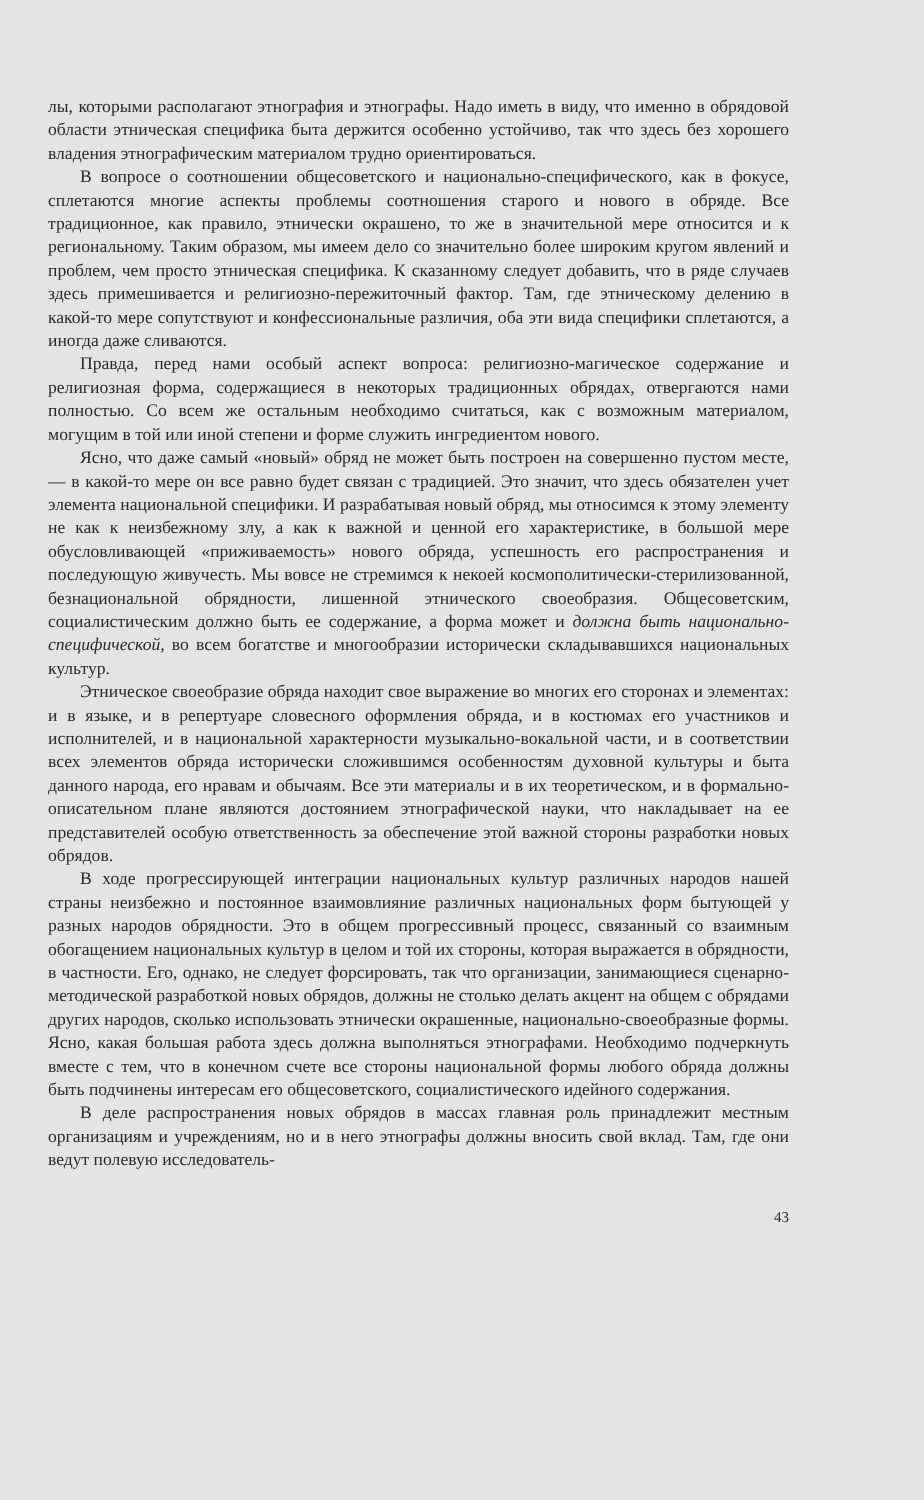лы, которыми располагают этнография и этнографы. Надо иметь в виду, что именно в обрядовой области этническая специфика быта держится особенно устойчиво, так что здесь без хорошего владения этнографическим материалом трудно ориентироваться.
В вопросе о соотношении общесоветского и национально-специфического, как в фокусе, сплетаются многие аспекты проблемы соотношения старого и нового в обряде. Все традиционное, как правило, этнически окрашено, то же в значительной мере относится и к региональному. Таким образом, мы имеем дело со значительно более широким кругом явлений и проблем, чем просто этническая специфика. К сказанному следует добавить, что в ряде случаев здесь примешивается и религиозно-пережиточный фактор. Там, где этническому делению в какой-то мере сопутствуют и конфессиональные различия, оба эти вида специфики сплетаются, а иногда даже сливаются.
Правда, перед нами особый аспект вопроса: религиозно-магическое содержание и религиозная форма, содержащиеся в некоторых традиционных обрядах, отвергаются нами полностью. Со всем же остальным необходимо считаться, как с возможным материалом, могущим в той или иной степени и форме служить ингредиентом нового.
Ясно, что даже самый «новый» обряд не может быть построен на совершенно пустом месте, — в какой-то мере он все равно будет связан с традицией. Это значит, что здесь обязателен учет элемента национальной специфики. И разрабатывая новый обряд, мы относимся к этому элементу не как к неизбежному злу, а как к важной и ценной его характеристике, в большой мере обусловливающей «приживаемость» нового обряда, успешность его распространения и последующую живучесть. Мы вовсе не стремимся к некоей космополитически-стерилизованной, безнациональной обрядности, лишенной этнического своеобразия. Общесоветским, социалистическим должно быть ее содержание, а форма может и должна быть национально-специфической, во всем богатстве и многообразии исторически складывавшихся национальных культур.
Этническое своеобразие обряда находит свое выражение во многих его сторонах и элементах: и в языке, и в репертуаре словесного оформления обряда, и в костюмах его участников и исполнителей, и в национальной характерности музыкально-вокальной части, и в соответствии всех элементов обряда исторически сложившимся особенностям духовной культуры и быта данного народа, его нравам и обычаям. Все эти материалы и в их теоретическом, и в формально-описательном плане являются достоянием этнографической науки, что накладывает на ее представителей особую ответственность за обеспечение этой важной стороны разработки новых обрядов.
В ходе прогрессирующей интеграции национальных культур различных народов нашей страны неизбежно и постоянное взаимовлияние различных национальных форм бытующей у разных народов обрядности. Это в общем прогрессивный процесс, связанный со взаимным обогащением национальных культур в целом и той их стороны, которая выражается в обрядности, в частности. Его, однако, не следует форсировать, так что организации, занимающиеся сценарно-методической разработкой новых обрядов, должны не столько делать акцент на общем с обрядами других народов, сколько использовать этнически окрашенные, национально-своеобразные формы. Ясно, какая большая работа здесь должна выполняться этнографами. Необходимо подчеркнуть вместе с тем, что в конечном счете все стороны национальной формы любого обряда должны быть подчинены интересам его общесоветского, социалистического идейного содержания.
В деле распространения новых обрядов в массах главная роль принадлежит местным организациям и учреждениям, но и в него этнографы должны вносить свой вклад. Там, где они ведут полевую исследователь-
43